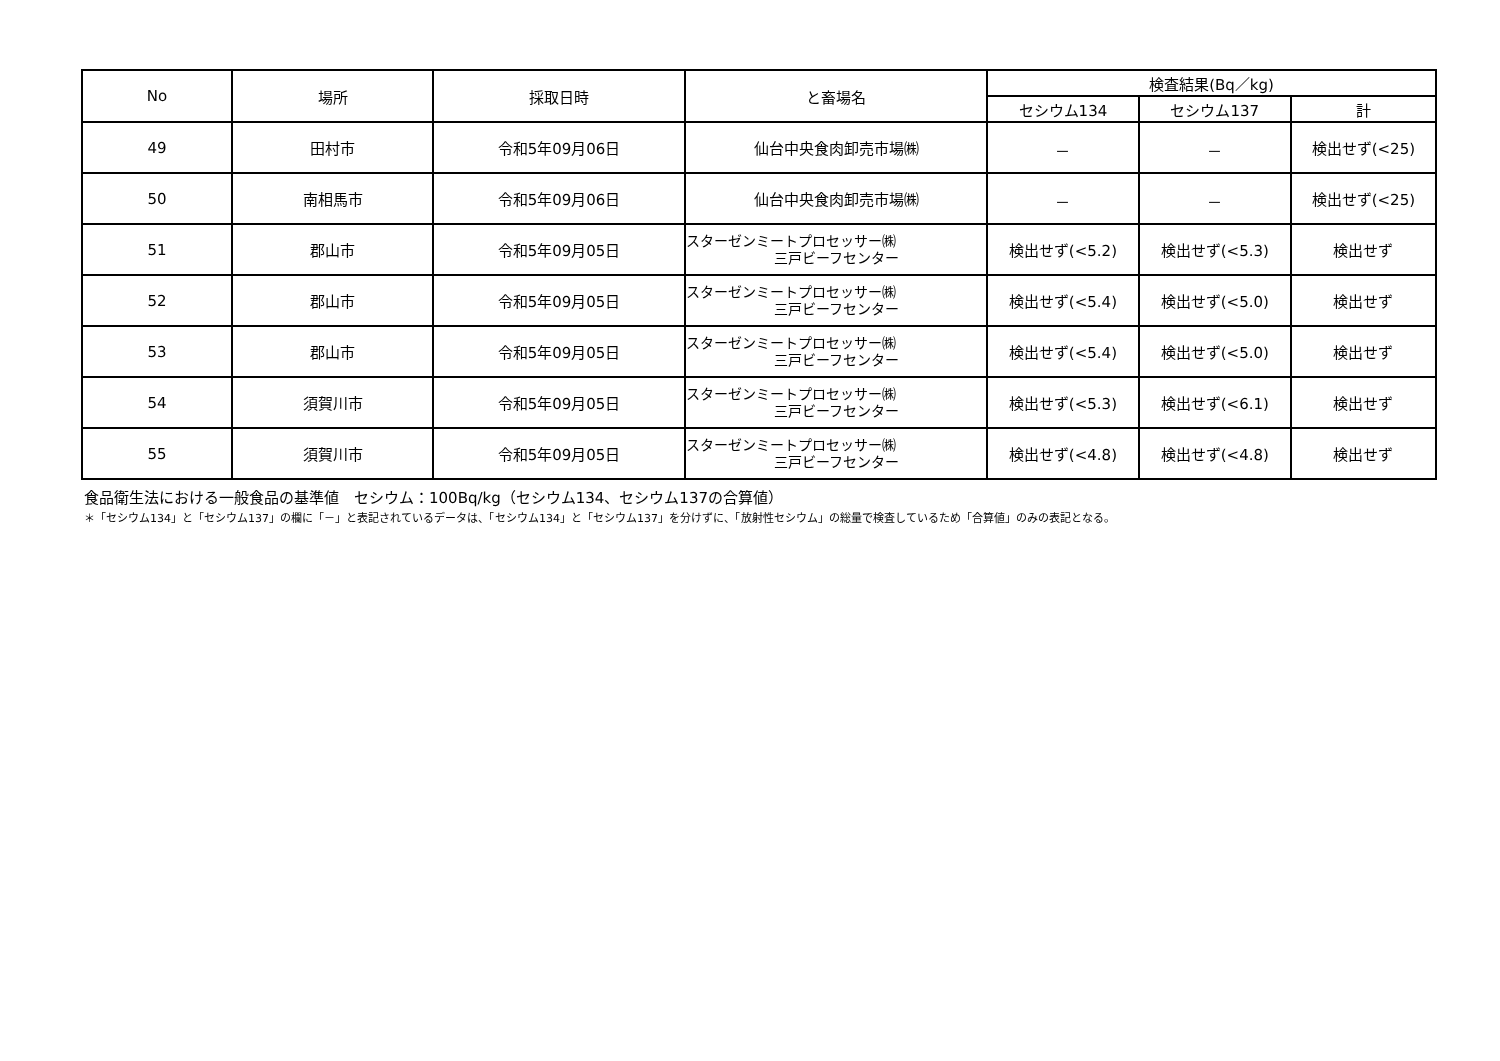| No | 場所 | 採取日時 | と畜場名 | 検査結果(Bq／kg) | | |
| --- | --- | --- | --- | --- | --- | --- |
| | | | | セシウム134 | セシウム137 | 計 |
| 49 | 田村市 | 令和5年09月06日 | 仙台中央食肉卸売市場㈱ | － | － | 検出せず(<25) |
| 50 | 南相馬市 | 令和5年09月06日 | 仙台中央食肉卸売市場㈱ | － | － | 検出せず(<25) |
| 51 | 郡山市 | 令和5年09月05日 | スターゼンミートプロセッサー㈱ 三戸ビーフセンター | 検出せず(<5.2) | 検出せず(<5.3) | 検出せず |
| 52 | 郡山市 | 令和5年09月05日 | スターゼンミートプロセッサー㈱ 三戸ビーフセンター | 検出せず(<5.4) | 検出せず(<5.0) | 検出せず |
| 53 | 郡山市 | 令和5年09月05日 | スターゼンミートプロセッサー㈱ 三戸ビーフセンター | 検出せず(<5.4) | 検出せず(<5.0) | 検出せず |
| 54 | 須賀川市 | 令和5年09月05日 | スターゼンミートプロセッサー㈱ 三戸ビーフセンター | 検出せず(<5.3) | 検出せず(<6.1) | 検出せず |
| 55 | 須賀川市 | 令和5年09月05日 | スターゼンミートプロセッサー㈱ 三戸ビーフセンター | 検出せず(<4.8) | 検出せず(<4.8) | 検出せず |
食品衛生法における一般食品の基準値　セシウム：100Bq/kg（セシウム134、セシウム137の合算値）
＊「セシウム134」と「セシウム137」の欄に「－」と表記されているデータは、「セシウム134」と「セシウム137」を分けずに、「放射性セシウム」の総量で検査しているため「合算値」のみの表記となる。